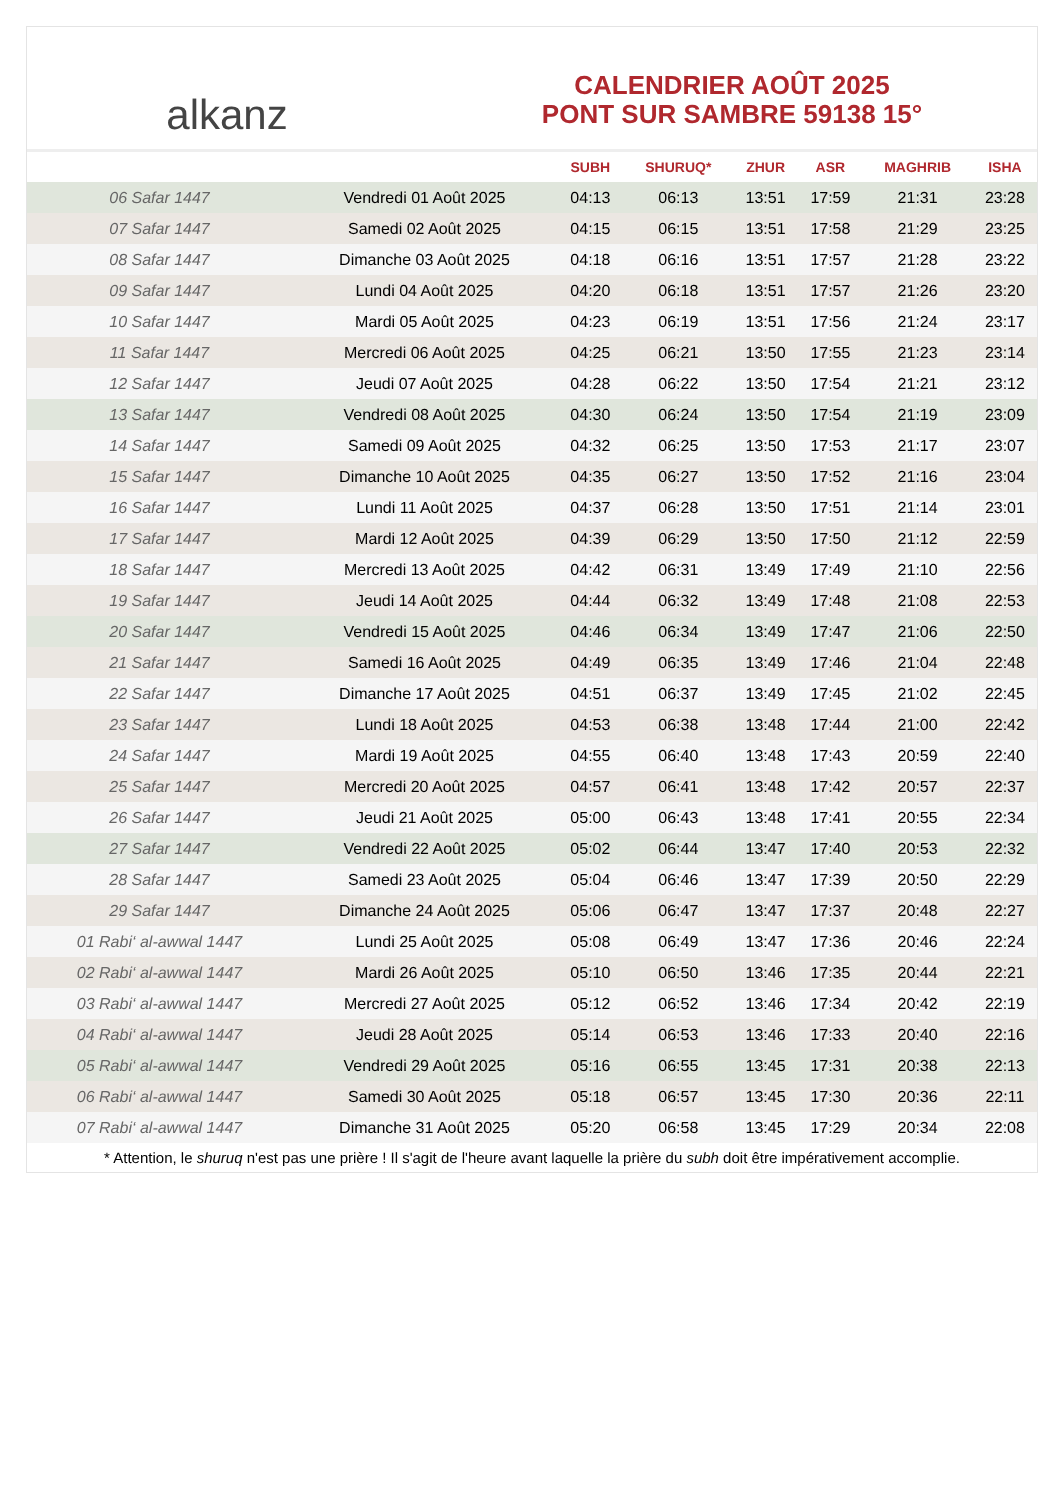alkanz
CALENDRIER AOÛT 2025
PONT SUR SAMBRE 59138 15°
| | | SUBH | SHURUQ* | ZHUR | ASR | MAGHRIB | ISHA |
| --- | --- | --- | --- | --- | --- | --- | --- |
| 06 Safar 1447 | Vendredi 01 Août 2025 | 04:13 | 06:13 | 13:51 | 17:59 | 21:31 | 23:28 |
| 07 Safar 1447 | Samedi 02 Août 2025 | 04:15 | 06:15 | 13:51 | 17:58 | 21:29 | 23:25 |
| 08 Safar 1447 | Dimanche 03 Août 2025 | 04:18 | 06:16 | 13:51 | 17:57 | 21:28 | 23:22 |
| 09 Safar 1447 | Lundi 04 Août 2025 | 04:20 | 06:18 | 13:51 | 17:57 | 21:26 | 23:20 |
| 10 Safar 1447 | Mardi 05 Août 2025 | 04:23 | 06:19 | 13:51 | 17:56 | 21:24 | 23:17 |
| 11 Safar 1447 | Mercredi 06 Août 2025 | 04:25 | 06:21 | 13:50 | 17:55 | 21:23 | 23:14 |
| 12 Safar 1447 | Jeudi 07 Août 2025 | 04:28 | 06:22 | 13:50 | 17:54 | 21:21 | 23:12 |
| 13 Safar 1447 | Vendredi 08 Août 2025 | 04:30 | 06:24 | 13:50 | 17:54 | 21:19 | 23:09 |
| 14 Safar 1447 | Samedi 09 Août 2025 | 04:32 | 06:25 | 13:50 | 17:53 | 21:17 | 23:07 |
| 15 Safar 1447 | Dimanche 10 Août 2025 | 04:35 | 06:27 | 13:50 | 17:52 | 21:16 | 23:04 |
| 16 Safar 1447 | Lundi 11 Août 2025 | 04:37 | 06:28 | 13:50 | 17:51 | 21:14 | 23:01 |
| 17 Safar 1447 | Mardi 12 Août 2025 | 04:39 | 06:29 | 13:50 | 17:50 | 21:12 | 22:59 |
| 18 Safar 1447 | Mercredi 13 Août 2025 | 04:42 | 06:31 | 13:49 | 17:49 | 21:10 | 22:56 |
| 19 Safar 1447 | Jeudi 14 Août 2025 | 04:44 | 06:32 | 13:49 | 17:48 | 21:08 | 22:53 |
| 20 Safar 1447 | Vendredi 15 Août 2025 | 04:46 | 06:34 | 13:49 | 17:47 | 21:06 | 22:50 |
| 21 Safar 1447 | Samedi 16 Août 2025 | 04:49 | 06:35 | 13:49 | 17:46 | 21:04 | 22:48 |
| 22 Safar 1447 | Dimanche 17 Août 2025 | 04:51 | 06:37 | 13:49 | 17:45 | 21:02 | 22:45 |
| 23 Safar 1447 | Lundi 18 Août 2025 | 04:53 | 06:38 | 13:48 | 17:44 | 21:00 | 22:42 |
| 24 Safar 1447 | Mardi 19 Août 2025 | 04:55 | 06:40 | 13:48 | 17:43 | 20:59 | 22:40 |
| 25 Safar 1447 | Mercredi 20 Août 2025 | 04:57 | 06:41 | 13:48 | 17:42 | 20:57 | 22:37 |
| 26 Safar 1447 | Jeudi 21 Août 2025 | 05:00 | 06:43 | 13:48 | 17:41 | 20:55 | 22:34 |
| 27 Safar 1447 | Vendredi 22 Août 2025 | 05:02 | 06:44 | 13:47 | 17:40 | 20:53 | 22:32 |
| 28 Safar 1447 | Samedi 23 Août 2025 | 05:04 | 06:46 | 13:47 | 17:39 | 20:50 | 22:29 |
| 29 Safar 1447 | Dimanche 24 Août 2025 | 05:06 | 06:47 | 13:47 | 17:37 | 20:48 | 22:27 |
| 01 Rabi‘ al-awwal 1447 | Lundi 25 Août 2025 | 05:08 | 06:49 | 13:47 | 17:36 | 20:46 | 22:24 |
| 02 Rabi‘ al-awwal 1447 | Mardi 26 Août 2025 | 05:10 | 06:50 | 13:46 | 17:35 | 20:44 | 22:21 |
| 03 Rabi‘ al-awwal 1447 | Mercredi 27 Août 2025 | 05:12 | 06:52 | 13:46 | 17:34 | 20:42 | 22:19 |
| 04 Rabi‘ al-awwal 1447 | Jeudi 28 Août 2025 | 05:14 | 06:53 | 13:46 | 17:33 | 20:40 | 22:16 |
| 05 Rabi‘ al-awwal 1447 | Vendredi 29 Août 2025 | 05:16 | 06:55 | 13:45 | 17:31 | 20:38 | 22:13 |
| 06 Rabi‘ al-awwal 1447 | Samedi 30 Août 2025 | 05:18 | 06:57 | 13:45 | 17:30 | 20:36 | 22:11 |
| 07 Rabi‘ al-awwal 1447 | Dimanche 31 Août 2025 | 05:20 | 06:58 | 13:45 | 17:29 | 20:34 | 22:08 |
* Attention, le shuruq n'est pas une prière ! Il s'agit de l'heure avant laquelle la prière du subh doit être impérativement accomplie.